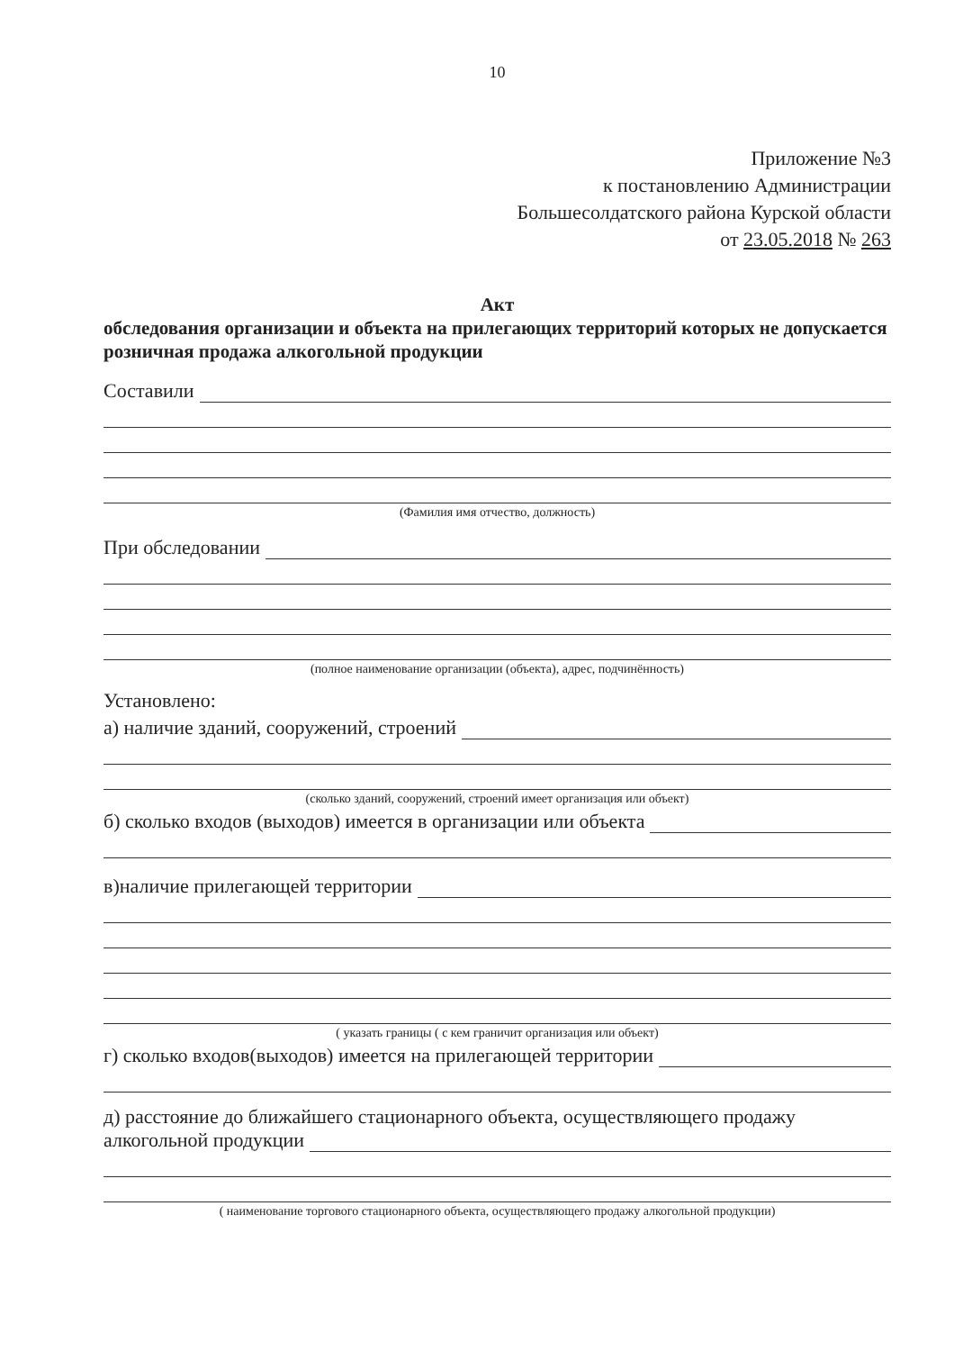10
Приложение №3
к постановлению Администрации
Большесолдатского района Курской области
от 23.05.2018 № 263
Акт
обследования организации и объекта на прилегающих территорий которых не допускается розничная продажа алкогольной продукции
Составили
(Фамилия имя отчество, должность)
При обследовании
(полное наименование организации (объекта), адрес, подчинённость)
Установлено:
а) наличие зданий, сооружений, строений
(сколько зданий, сооружений, строений имеет организация или объект)
б) сколько входов (выходов) имеется в организации или объекта
в)наличие прилегающей территории
( указать границы ( с кем граничит организация или объект)
г) сколько входов(выходов) имеется на прилегающей территории
д) расстояние до ближайшего стационарного объекта, осуществляющего продажу
алкогольной продукции
( наименование торгового стационарного объекта, осуществляющего продажу алкогольной продукции)